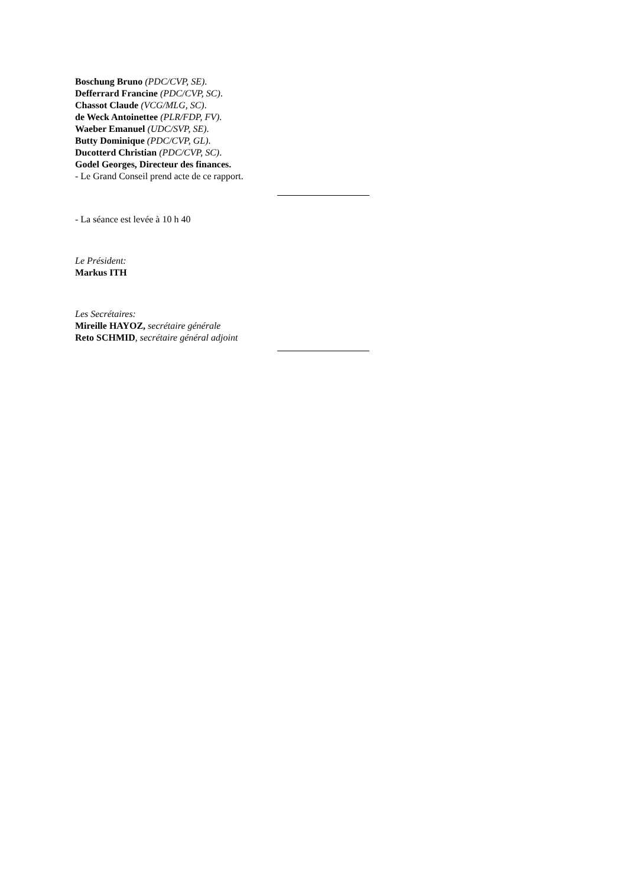Boschung Bruno (PDC/CVP, SE).
Defferrard Francine (PDC/CVP, SC).
Chassot Claude (VCG/MLG, SC).
de Weck Antoinettee (PLR/FDP, FV).
Waeber Emanuel (UDC/SVP, SE).
Butty Dominique (PDC/CVP, GL).
Ducotterd Christian (PDC/CVP, SC).
Godel Georges, Directeur des finances.
- Le Grand Conseil prend acte de ce rapport.
- La séance est levée à 10 h 40
Le Président:
Markus ITH
Les Secrétaires:
Mireille HAYOZ, secrétaire générale
Reto SCHMID, secrétaire général adjoint